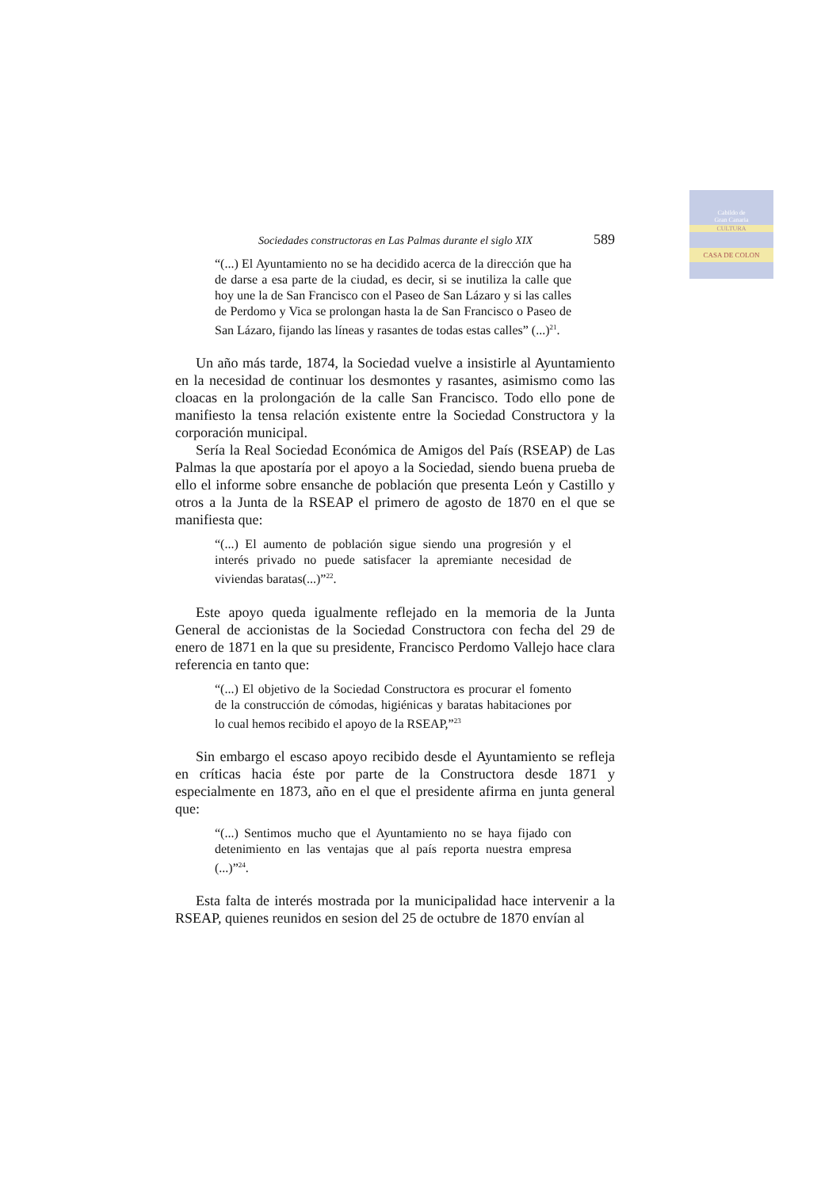Cabildo de
Gran Canaria
CULTURA
CASA DE COLON
Sociedades constructoras en Las Palmas durante el siglo XIX 589
“(...) El Ayuntamiento no se ha decidido acerca de la dirección que ha de darse a esa parte de la ciudad, es decir, si se inutiliza la calle que hoy une la de San Francisco con el Paseo de San Lázaro y si las calles de Perdomo y Vica se prolongan hasta la de San Francisco o Paseo de San Lázaro, fijando las líneas y rasantes de todas estas calles” (...)<sup>21</sup>.
Un año más tarde, 1874, la Sociedad vuelve a insistirle al Ayuntamiento en la necesidad de continuar los desmontes y rasantes, asimismo como las cloacas en la prolongación de la calle San Francisco. Todo ello pone de manifiesto la tensa relación existente entre la Sociedad Constructora y la corporación municipal.
Sería la Real Sociedad Económica de Amigos del País (RSEAP) de Las Palmas la que apostaría por el apoyo a la Sociedad, siendo buena prueba de ello el informe sobre ensanche de población que presenta León y Castillo y otros a la Junta de la RSEAP el primero de agosto de 1870 en el que se manifiesta que:
“(...) El aumento de población sigue siendo una progresión y el interés privado no puede satisfacer la apremiante necesidad de viviendas baratas(...)”<sup>22</sup>.
Este apoyo queda igualmente reflejado en la memoria de la Junta General de accionistas de la Sociedad Constructora con fecha del 29 de enero de 1871 en la que su presidente, Francisco Perdomo Vallejo hace clara referencia en tanto que:
“(...) El objetivo de la Sociedad Constructora es procurar el fomento de la construcción de cómodas, higiénicas y baratas habitaciones por lo cual hemos recibido el apoyo de la RSEAP,”<sup>23</sup>
Sin embargo el escaso apoyo recibido desde el Ayuntamiento se refleja en críticas hacia éste por parte de la Constructora desde 1871 y especialmente en 1873, año en el que el presidente afirma en junta general que:
“(...) Sentimos mucho que el Ayuntamiento no se haya fijado con detenimiento en las ventajas que al país reporta nuestra empresa (...)”<sup>24</sup>.
Esta falta de interés mostrada por la municipalidad hace intervenir a la RSEAP, quienes reunidos en sesion del 25 de octubre de 1870 envían al